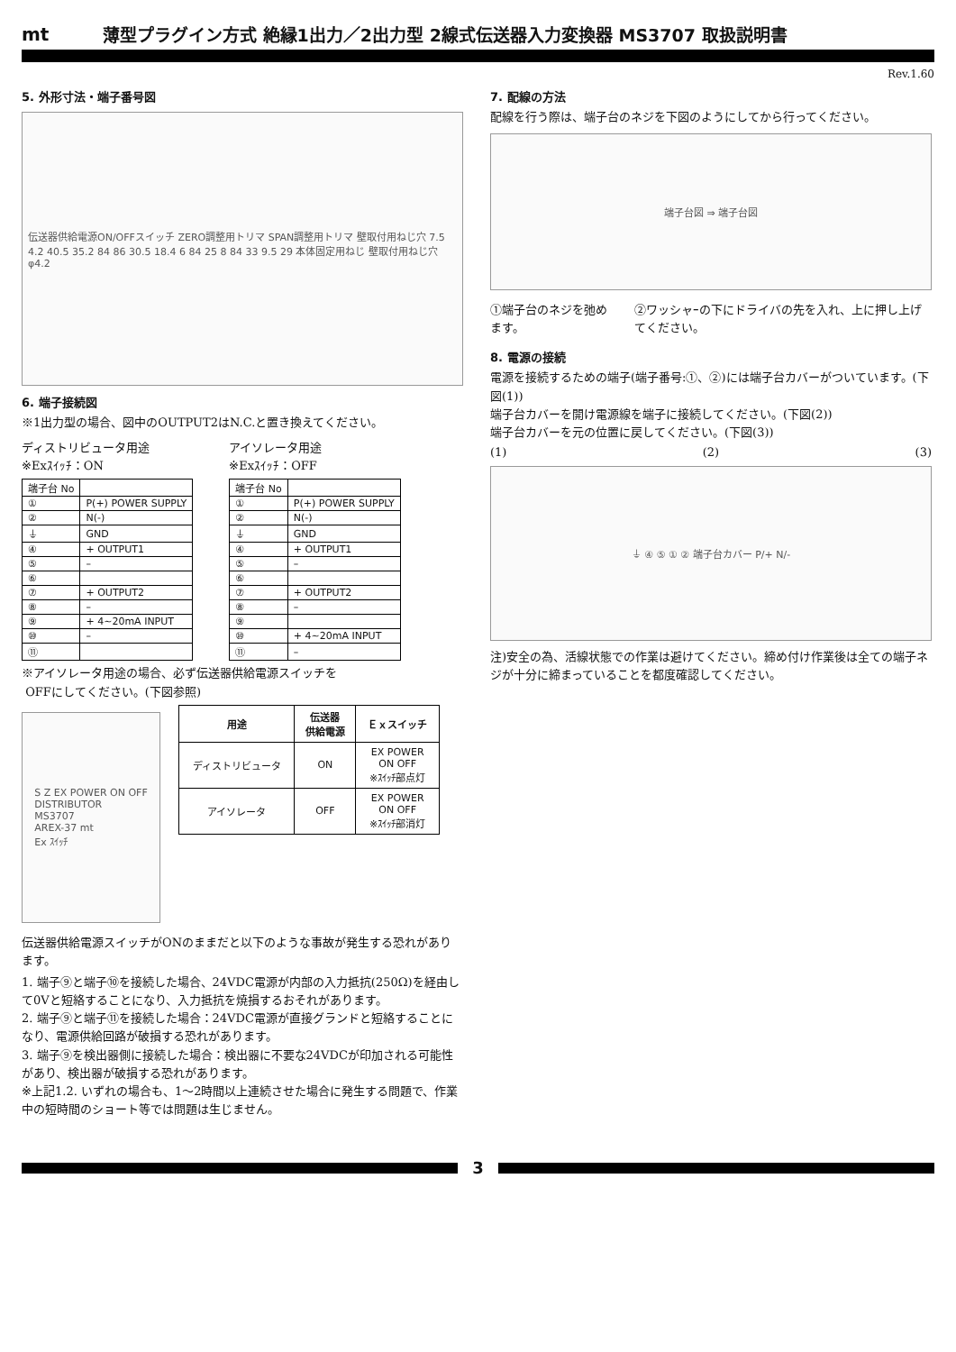mt 薄型プラグイン方式 絶縁1出力／2出力型 2線式伝送器入力変換器 MS3707 取扱説明書
Rev.1.60
5. 外形寸法・端子番号図
伝送器供給電源ON/OFFスイッチ ZERO調整用トリマ SPAN調整用トリマ 壁取付用ねじ穴 7.5 4.2 40.5 35.2 84 86 30.5 18.4 6 84 25 8 84 33 9.5 29 本体固定用ねじ 壁取付用ねじ穴φ4.2
6. 端子接続図
※1出力型の場合、図中のOUTPUT2はN.C.と置き換えてください。
ディストリビュータ用途
※Exｽｲｯﾁ：ON
| 端子台 No | |
| ① | P(+) POWER SUPPLY |
| ② | N(-) |
| ⏚ | GND |
| ④ | + OUTPUT1 |
| ⑤ | – |
| ⑥ | |
| ⑦ | + OUTPUT2 |
| ⑧ | – |
| ⑨ | + 4~20mA INPUT |
| ⑩ | – |
| ⑪ | |
アイソレータ用途
※Exｽｲｯﾁ：OFF
| 端子台 No | |
| ① | P(+) POWER SUPPLY |
| ② | N(-) |
| ⏚ | GND |
| ④ | + OUTPUT1 |
| ⑤ | – |
| ⑥ | |
| ⑦ | + OUTPUT2 |
| ⑧ | – |
| ⑨ | |
| ⑩ | + 4~20mA INPUT |
| ⑪ | – |
※アイソレータ用途の場合、必ず伝送器供給電源スイッチを
OFFにしてください。(下図参照)
S Z EX POWER ON OFF
DISTRIBUTOR
MS3707
AREX-37 mt
Ex ｽｲｯﾁ
| 用途 | 伝送器 供給電源 | Ｅｘスイッチ |
| --- | --- | --- |
| ディストリビュータ | ON | EX POWER ON OFF ※ｽｲｯﾁ部点灯 |
| アイソレータ | OFF | EX POWER ON OFF ※ｽｲｯﾁ部消灯 |
伝送器供給電源スイッチがONのままだと以下のような事故が発生する恐れがあります。
1. 端子⑨と端子⑩を接続した場合、24VDC電源が内部の入力抵抗(250Ω)を経由して0Vと短絡することになり、入力抵抗を焼損するおそれがあります。
2. 端子⑨と端子⑪を接続した場合：24VDC電源が直接グランドと短絡することになり、電源供給回路が破損する恐れがあります。
3. 端子⑨を検出器側に接続した場合：検出器に不要な24VDCが印加される可能性があり、検出器が破損する恐れがあります。
※上記1.2. いずれの場合も、1～2時間以上連続させた場合に発生する問題で、作業中の短時間のショート等では問題は生じません。
7. 配線の方法
配線を行う際は、端子台のネジを下図のようにしてから行ってください。
端子台図 ⇒ 端子台図
①端子台のネジを弛めます。 ②ワッシャｰの下にドライバの先を入れ、上に押し上げてください。
8. 電源の接続
電源を接続するための端子(端子番号:①、②)には端子台カバーがついています。(下図(1))
端子台カバーを開け電源線を端子に接続してください。(下図(2))
端子台カバーを元の位置に戻してください。(下図(3))
(1) (2) (3)
⏚ ④ ⑤ ① ② 端子台カバー P/+ N/-
注)安全の為、活線状態での作業は避けてください。締め付け作業後は全ての端子ネジが十分に締まっていることを都度確認してください。
3